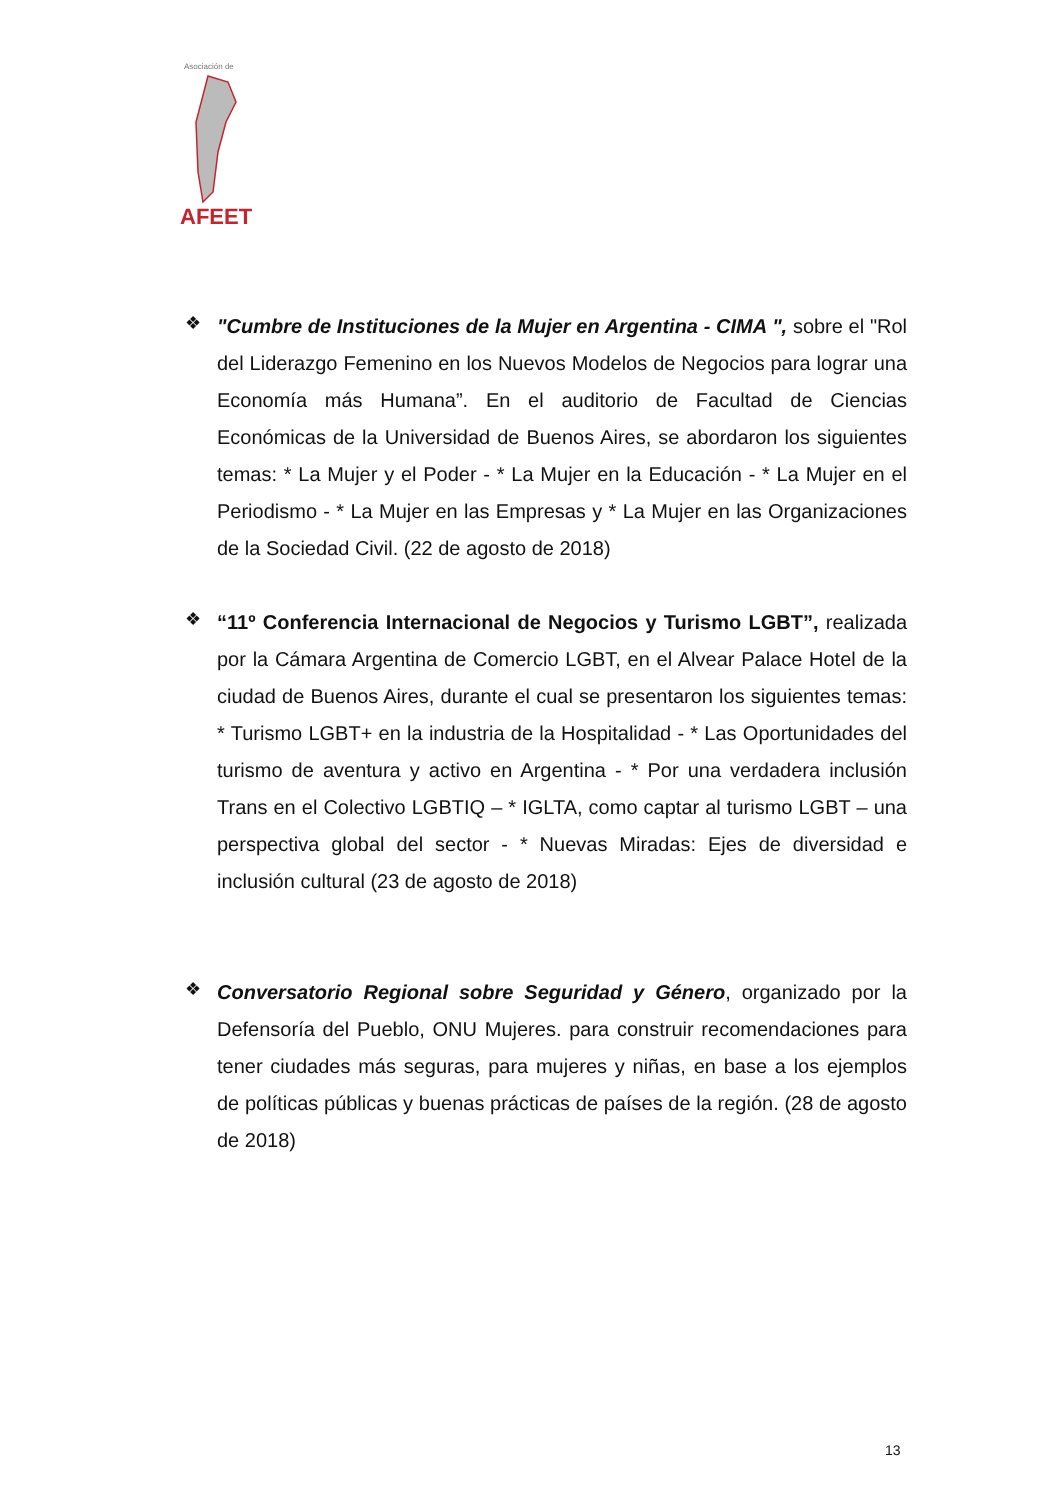Asociación de
AFEET
❖
"Cumbre de Instituciones de la Mujer en Argentina - CIMA ", sobre el "Rol del Liderazgo Femenino en los Nuevos Modelos de Negocios para lograr una Economía más Humana”. En el auditorio de Facultad de Ciencias Económicas de la Universidad de Buenos Aires, se abordaron los siguientes temas: * La Mujer y el Poder - * La Mujer en la Educación - * La Mujer en el Periodismo - * La Mujer en las Empresas y * La Mujer en las Organizaciones de la Sociedad Civil. (22 de agosto de 2018)
❖
“11º Conferencia Internacional de Negocios y Turismo LGBT”, realizada por la Cámara Argentina de Comercio LGBT, en el Alvear Palace Hotel de la ciudad de Buenos Aires, durante el cual se presentaron los siguientes temas: * Turismo LGBT+ en la industria de la Hospitalidad - * Las Oportunidades del turismo de aventura y activo en Argentina - * Por una verdadera inclusión Trans en el Colectivo LGBTIQ – * IGLTA, como captar al turismo LGBT – una perspectiva global del sector - * Nuevas Miradas: Ejes de diversidad e inclusión cultural (23 de agosto de 2018)
❖
Conversatorio Regional sobre Seguridad y Género, organizado por la Defensoría del Pueblo, ONU Mujeres. para construir recomendaciones para tener ciudades más seguras, para mujeres y niñas, en base a los ejemplos de políticas públicas y buenas prácticas de países de la región. (28 de agosto de 2018)
13